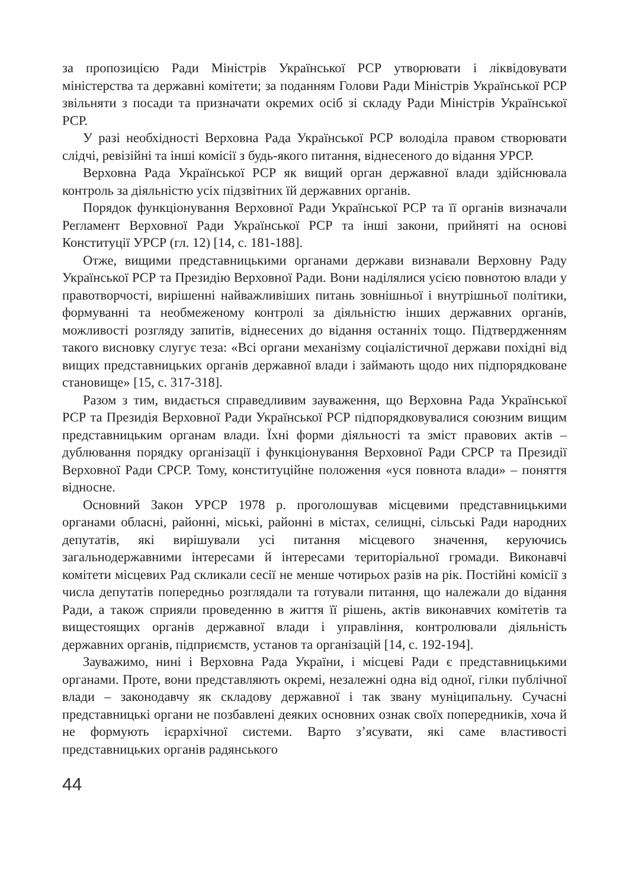за пропозицією Ради Міністрів Української РСР утворювати і ліквідовувати міністерства та державні комітети; за поданням Голови Ради Міністрів Української РСР звільняти з посади та призначати окремих осіб зі складу Ради Міністрів Української РСР.
У разі необхідності Верховна Рада Української РСР володіла правом створювати слідчі, ревізійні та інші комісії з будь-якого питання, віднесеного до відання УРСР.
Верховна Рада Української РСР як вищий орган державної влади здійснювала контроль за діяльністю усіх підзвітних їй державних органів.
Порядок функціонування Верховної Ради Української РСР та її органів визначали Регламент Верховної Ради Української РСР та інші закони, прийняті на основі Конституції УРСР (гл. 12) [14, с. 181-188].
Отже, вищими представницькими органами держави визнавали Верховну Раду Української РСР та Президію Верховної Ради. Вони наділялися усією повнотою влади у правотворчості, вирішенні найважливіших питань зовнішньої і внутрішньої політики, формуванні та необмеженому контролі за діяльністю інших державних органів, можливості розгляду запитів, віднесених до відання останніх тощо. Підтвердженням такого висновку слугує теза: «Всі органи механізму соціалістичної держави похідні від вищих представницьких органів державної влади і займають щодо них підпорядковане становище» [15, с. 317-318].
Разом з тим, видається справедливим зауваження, що Верховна Рада Української РСР та Президія Верховної Ради Української РСР підпорядковувалися союзним вищим представницьким органам влади. Їхні форми діяльності та зміст правових актів – дублювання порядку організації і функціонування Верховної Ради СРСР та Президії Верховної Ради СРСР. Тому, конституційне положення «уся повнота влади» – поняття відносне.
Основний Закон УРСР 1978 р. проголошував місцевими представницькими органами обласні, районні, міські, районні в містах, селищні, сільські Ради народних депутатів, які вирішували усі питання місцевого значення, керуючись загальнодержавними інтересами й інтересами територіальної громади. Виконавчі комітети місцевих Рад скликали сесії не менше чотирьох разів на рік. Постійні комісії з числа депутатів попередньо розглядали та готували питання, що належали до відання Ради, а також сприяли проведенню в життя її рішень, актів виконавчих комітетів та вищестоящих органів державної влади і управління, контролювали діяльність державних органів, підприємств, установ та організацій [14, с. 192-194].
Зауважимо, нині і Верховна Рада України, і місцеві Ради є представницькими органами. Проте, вони представляють окремі, незалежні одна від одної, гілки публічної влади – законодавчу як складову державної і так звану муніципальну. Сучасні представницькі органи не позбавлені деяких основних ознак своїх попередників, хоча й не формують ієрархічної системи. Варто з’ясувати, які саме властивості представницьких органів радянського
44